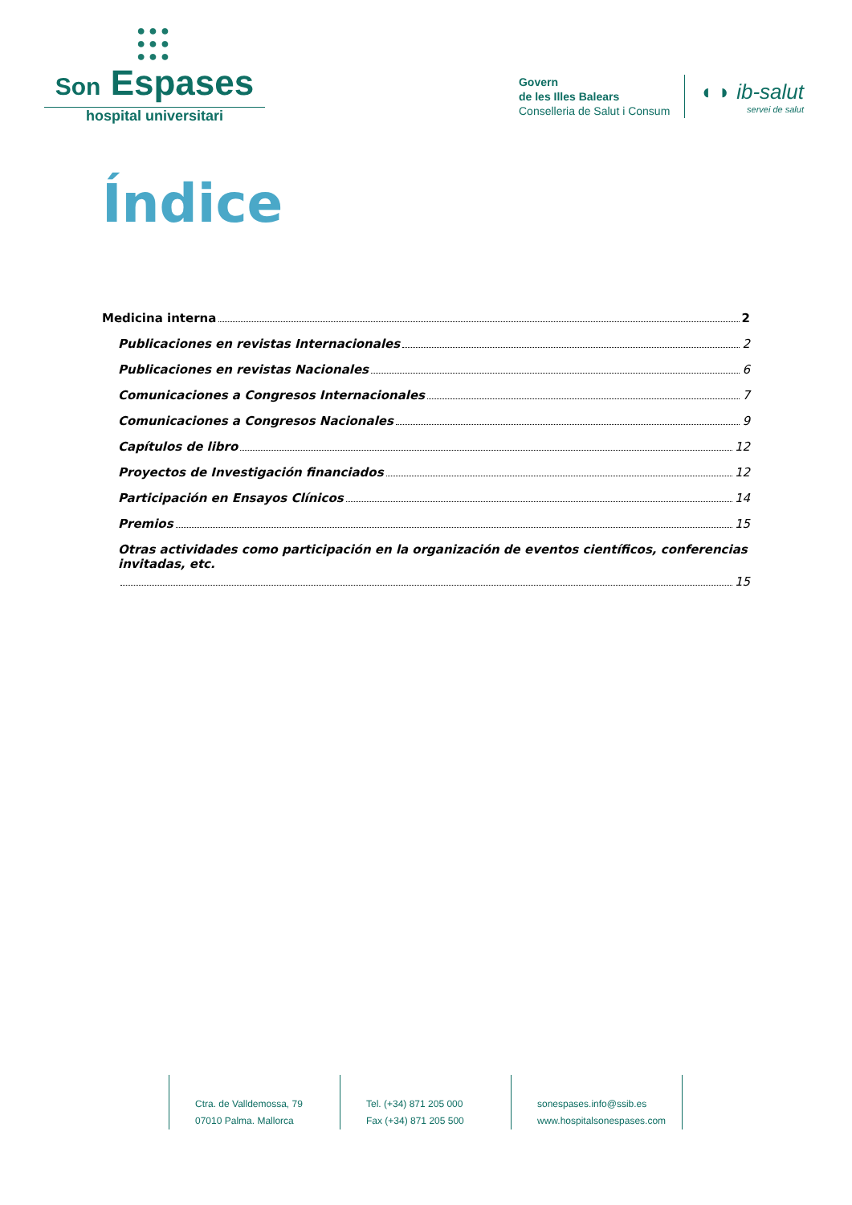●●●
●●●
●●●
Son Espases
hospital universitari
Govern
de les Illes Balears
Conselleria de Salut i Consum
◖ ◗ ib-salut
servei de salut
Índice
Medicina interna 2
Publicaciones en revistas Internacionales 2
Publicaciones en revistas Nacionales 6
Comunicaciones a Congresos Internacionales 7
Comunicaciones a Congresos Nacionales 9
Capítulos de libro 12
Proyectos de Investigación financiados 12
Participación en Ensayos Clínicos 14
Premios 15
Otras actividades como participación en la organización de eventos científicos, conferencias invitadas, etc.
15
Ctra. de Valldemossa, 79
07010 Palma. Mallorca
Tel. (+34) 871 205 000
Fax (+34) 871 205 500
sonespases.info@ssib.es
www.hospitalsonespases.com